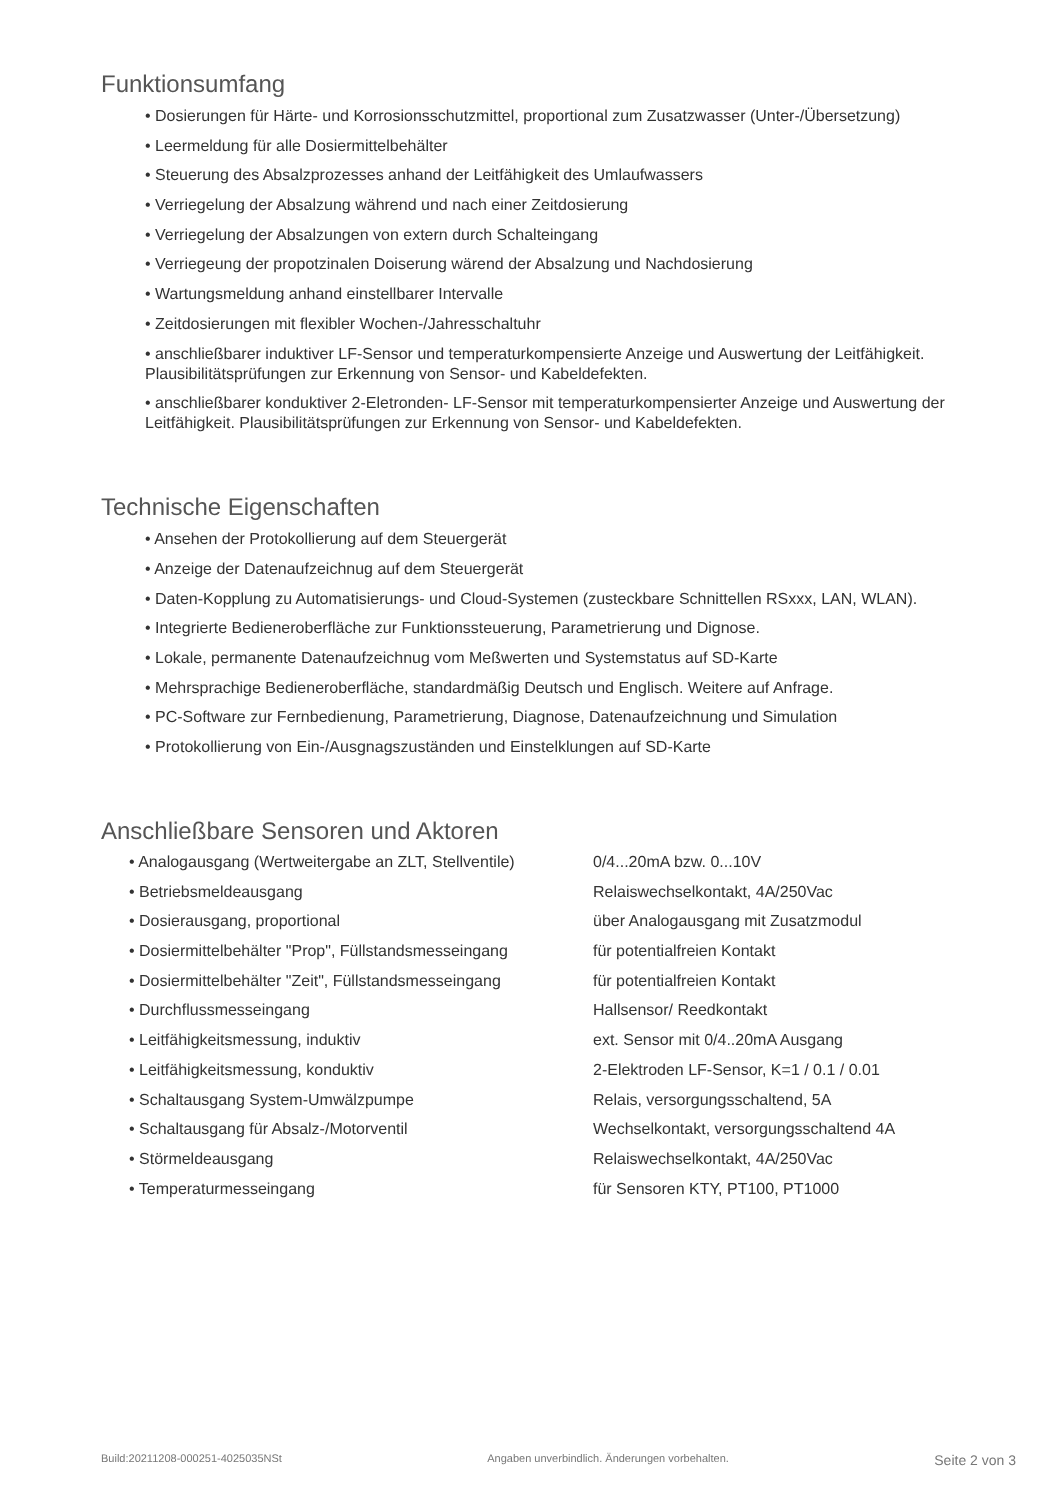Funktionsumfang
• Dosierungen für Härte- und Korrosionsschutzmittel, proportional zum Zusatzwasser (Unter-/Übersetzung)
• Leermeldung für alle Dosiermittelbehälter
• Steuerung des Absalzprozesses anhand der Leitfähigkeit des Umlaufwassers
• Verriegelung der Absalzung während und nach einer Zeitdosierung
• Verriegelung der Absalzungen von extern durch Schalteingang
• Verriegeung der propotzinalen Doiserung wärend der Absalzung und Nachdosierung
• Wartungsmeldung anhand einstellbarer Intervalle
• Zeitdosierungen mit flexibler Wochen-/Jahresschaltuhr
• anschließbarer induktiver LF-Sensor und temperaturkompensierte Anzeige und Auswertung der Leitfähigkeit. Plausibilitätsprüfungen zur Erkennung von Sensor- und Kabeldefekten.
• anschließbarer konduktiver 2-Eletronden- LF-Sensor mit temperaturkompensierter Anzeige und Auswertung der Leitfähigkeit. Plausibilitätsprüfungen zur Erkennung von Sensor- und Kabeldefekten.
Technische Eigenschaften
• Ansehen der Protokollierung auf dem Steuergerät
• Anzeige der Datenaufzeichnug auf dem Steuergerät
• Daten-Kopplung zu Automatisierungs- und Cloud-Systemen (zusteckbare Schnittellen RSxxx, LAN, WLAN).
• Integrierte Bedieneroberfläche zur Funktionssteuerung, Parametrierung und Dignose.
• Lokale, permanente Datenaufzeichnug vom Meßwerten und Systemstatus auf SD-Karte
• Mehrsprachige Bedieneroberfläche, standardmäßig Deutsch und Englisch. Weitere auf Anfrage.
• PC-Software zur Fernbedienung, Parametrierung, Diagnose, Datenaufzeichnung und Simulation
• Protokollierung von Ein-/Ausgnagszuständen und Einstelklungen auf SD-Karte
Anschließbare Sensoren und Aktoren
| • Analogausgang (Wertweitergabe an ZLT, Stellventile) | 0/4...20mA bzw. 0...10V |
| • Betriebsmeldeausgang | Relaiswechselkontakt, 4A/250Vac |
| • Dosierausgang, proportional | über Analogausgang mit Zusatzmodul |
| • Dosiermittelbehälter "Prop", Füllstandsmesseingang | für potentialfreien Kontakt |
| • Dosiermittelbehälter "Zeit", Füllstandsmesseingang | für potentialfreien Kontakt |
| • Durchflussmesseingang | Hallsensor/ Reedkontakt |
| • Leitfähigkeitsmessung, induktiv | ext. Sensor mit 0/4..20mA Ausgang |
| • Leitfähigkeitsmessung, konduktiv | 2-Elektroden LF-Sensor, K=1 / 0.1 / 0.01 |
| • Schaltausgang System-Umwälzpumpe | Relais, versorgungsschaltend, 5A |
| • Schaltausgang für Absalz-/Motorventil | Wechselkontakt, versorgungsschaltend 4A |
| • Störmeldeausgang | Relaiswechselkontakt, 4A/250Vac |
| • Temperaturmesseingang | für Sensoren KTY, PT100, PT1000 |
Build:20211208-000251-4025035NSt Angaben unverbindlich. Änderungen vorbehalten. Seite 2 von 3